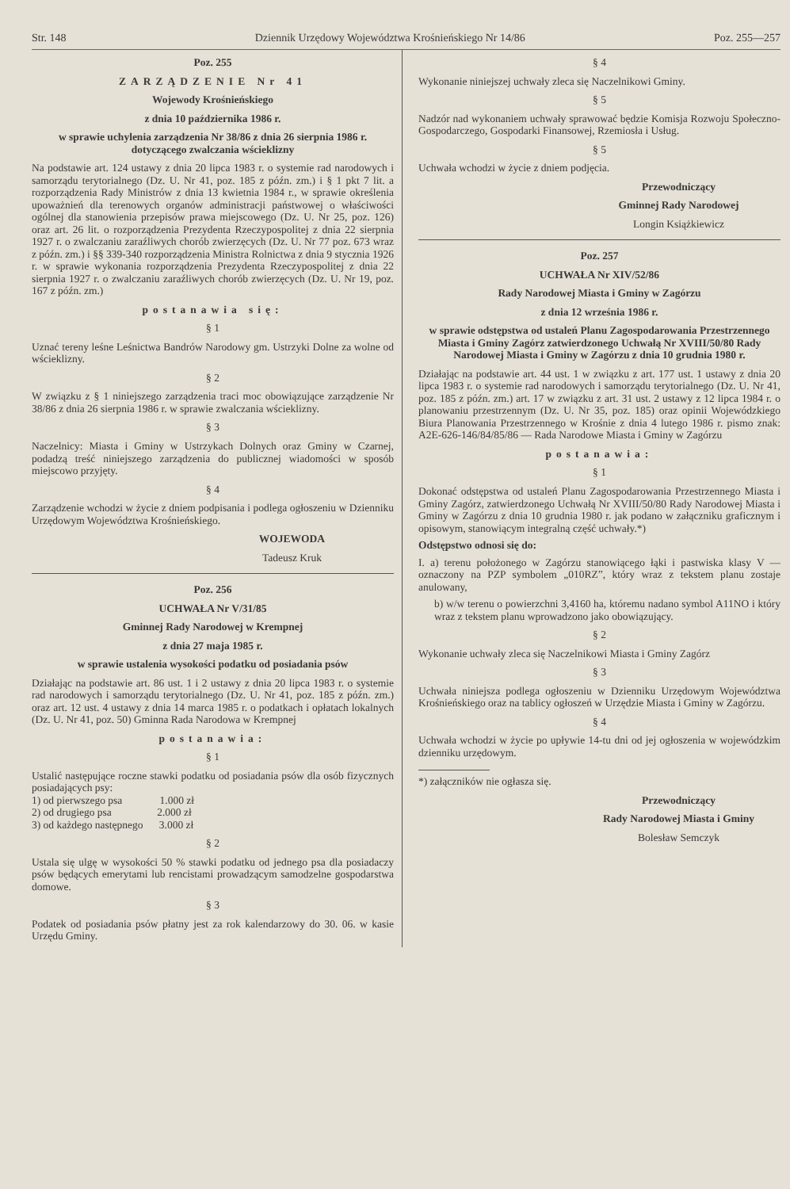Str. 148 Dziennik Urzędowy Województwa Krośnieńskiego Nr 14/86 Poz. 255—257
Poz. 255
ZARZĄDZENIE Nr 41
Wojewody Krośnieńskiego
z dnia 10 października 1986 r.
w sprawie uchylenia zarządzenia Nr 38/86 z dnia 26 sierpnia 1986 r. dotyczącego zwalczania wścieklizny
Na podstawie art. 124 ustawy z dnia 20 lipca 1983 r. o systemie rad narodowych i samorządu terytorialnego (Dz. U. Nr 41, poz. 185 z późn. zm.) i § 1 pkt 7 lit. a rozporządzenia Rady Ministrów z dnia 13 kwietnia 1984 r., w sprawie określenia upoważnień dla terenowych organów administracji państwowej o właściwości ogólnej dla stanowienia przepisów prawa miejscowego (Dz. U. Nr 25, poz. 126) oraz art. 26 lit. o rozporządzenia Prezydenta Rzeczypospolitej z dnia 22 sierpnia 1927 r. o zwalczaniu zaraźliwych chorób zwierzęcych (Dz. U. Nr 77 poz. 673 wraz z późn. zm.) i §§ 339-340 rozporządzenia Ministra Rolnictwa z dnia 9 stycznia 1926 r. w sprawie wykonania rozporządzenia Prezydenta Rzeczypospolitej z dnia 22 sierpnia 1927 r. o zwalczaniu zaraźliwych chorób zwierzęcych (Dz. U. Nr 19, poz. 167 z późn. zm.)
postanawia się:
§ 1
Uznać tereny leśne Leśnictwa Bandrów Narodowy gm. Ustrzyki Dolne za wolne od wścieklizny.
§ 2
W związku z § 1 niniejszego zarządzenia traci moc obowiązujące zarządzenie Nr 38/86 z dnia 26 sierpnia 1986 r. w sprawie zwalczania wścieklizny.
§ 3
Naczelnicy: Miasta i Gminy w Ustrzykach Dolnych oraz Gminy w Czarnej, podadzą treść niniejszego zarządzenia do publicznej wiadomości w sposób miejscowo przyjęty.
§ 4
Zarządzenie wchodzi w życie z dniem podpisania i podlega ogłoszeniu w Dzienniku Urzędowym Województwa Krośnieńskiego.
WOJEWODA
Tadeusz Kruk
Poz. 256
UCHWAŁA Nr V/31/85
Gminnej Rady Narodowej w Krempnej
z dnia 27 maja 1985 r.
w sprawie ustalenia wysokości podatku od posiadania psów
Działając na podstawie art. 86 ust. 1 i 2 ustawy z dnia 20 lipca 1983 r. o systemie rad narodowych i samorządu terytorialnego (Dz. U. Nr 41, poz. 185 z późn. zm.) oraz art. 12 ust. 4 ustawy z dnia 14 marca 1985 r. o podatkach i opłatach lokalnych (Dz. U. Nr 41, poz. 50) Gminna Rada Narodowa w Krempnej
postanawia:
§ 1
Ustalić następujące roczne stawki podatku od posiadania psów dla osób fizycznych posiadających psy:
1) od pierwszego psa 1.000 zł
2) od drugiego psa 2.000 zł
3) od każdego następnego 3.000 zł
§ 2
Ustala się ulgę w wysokości 50 % stawki podatku od jednego psa dla posiadaczy psów będących emerytami lub rencistami prowadzącym samodzelne gospodarstwa domowe.
§ 3
Podatek od posiadania psów płatny jest za rok kalendarzowy do 30. 06. w kasie Urzędu Gminy.
§ 4
Wykonanie niniejszej uchwały zleca się Naczelnikowi Gminy.
§ 5
Nadzór nad wykonaniem uchwały sprawować będzie Komisja Rozwoju Społeczno-Gospodarczego, Gospodarki Finansowej, Rzemiosła i Usług.
§ 5
Uchwała wchodzi w życie z dniem podjęcia.
Przewodniczący
Gminnej Rady Narodowej
Longin Książkiewicz
Poz. 257
UCHWAŁA Nr XIV/52/86
Rady Narodowej Miasta i Gminy w Zagórzu
z dnia 12 września 1986 r.
w sprawie odstępstwa od ustaleń Planu Zagospodarowania Przestrzennego Miasta i Gminy Zagórz zatwierdzonego Uchwałą Nr XVIII/50/80 Rady Narodowej Miasta i Gminy w Zagórzu z dnia 10 grudnia 1980 r.
Działając na podstawie art. 44 ust. 1 w związku z art. 177 ust. 1 ustawy z dnia 20 lipca 1983 r. o systemie rad narodowych i samorządu terytorialnego (Dz. U. Nr 41, poz. 185 z późn. zm.) art. 17 w związku z art. 31 ust. 2 ustawy z 12 lipca 1984 r. o planowaniu przestrzennym (Dz. U. Nr 35, poz. 185) oraz opinii Wojewódzkiego Biura Planowania Przestrzennego w Krośnie z dnia 4 lutego 1986 r. pismo znak: A2E-626-146/84/85/86 — Rada Narodowe Miasta i Gminy w Zagórzu
postanawia:
§ 1
Dokonać odstępstwa od ustaleń Planu Zagospodarowania Przestrzennego Miasta i Gminy Zagórz, zatwierdzonego Uchwałą Nr XVIII/50/80 Rady Narodowej Miasta i Gminy w Zagórzu z dnia 10 grudnia 1980 r. jak podano w załączniku graficznym i opisowym, stanowiącym integralną część uchwały.*)
Odstępstwo odnosi się do:
I. a) terenu położonego w Zagórzu stanowiącego łąki i pastwiska klasy V — oznaczony na PZP symbolem „010RZ”, który wraz z tekstem planu zostaje anulowany,
b) w/w terenu o powierzchni 3,4160 ha, któremu nadano symbol A11NO i który wraz z tekstem planu wprowadzono jako obowiązujący.
§ 2
Wykonanie uchwały zleca się Naczelnikowi Miasta i Gminy Zagórz
§ 3
Uchwała niniejsza podlega ogłoszeniu w Dzienniku Urzędowym Województwa Krośnieńskiego oraz na tablicy ogłoszeń w Urzędzie Miasta i Gminy w Zagórzu.
§ 4
Uchwała wchodzi w życie po upływie 14-tu dni od jej ogłoszenia w wojewódzkim dzienniku urzędowym.
*) załączników nie ogłasza się.
Przewodniczący
Rady Narodowej Miasta i Gminy
Bolesław Semczyk